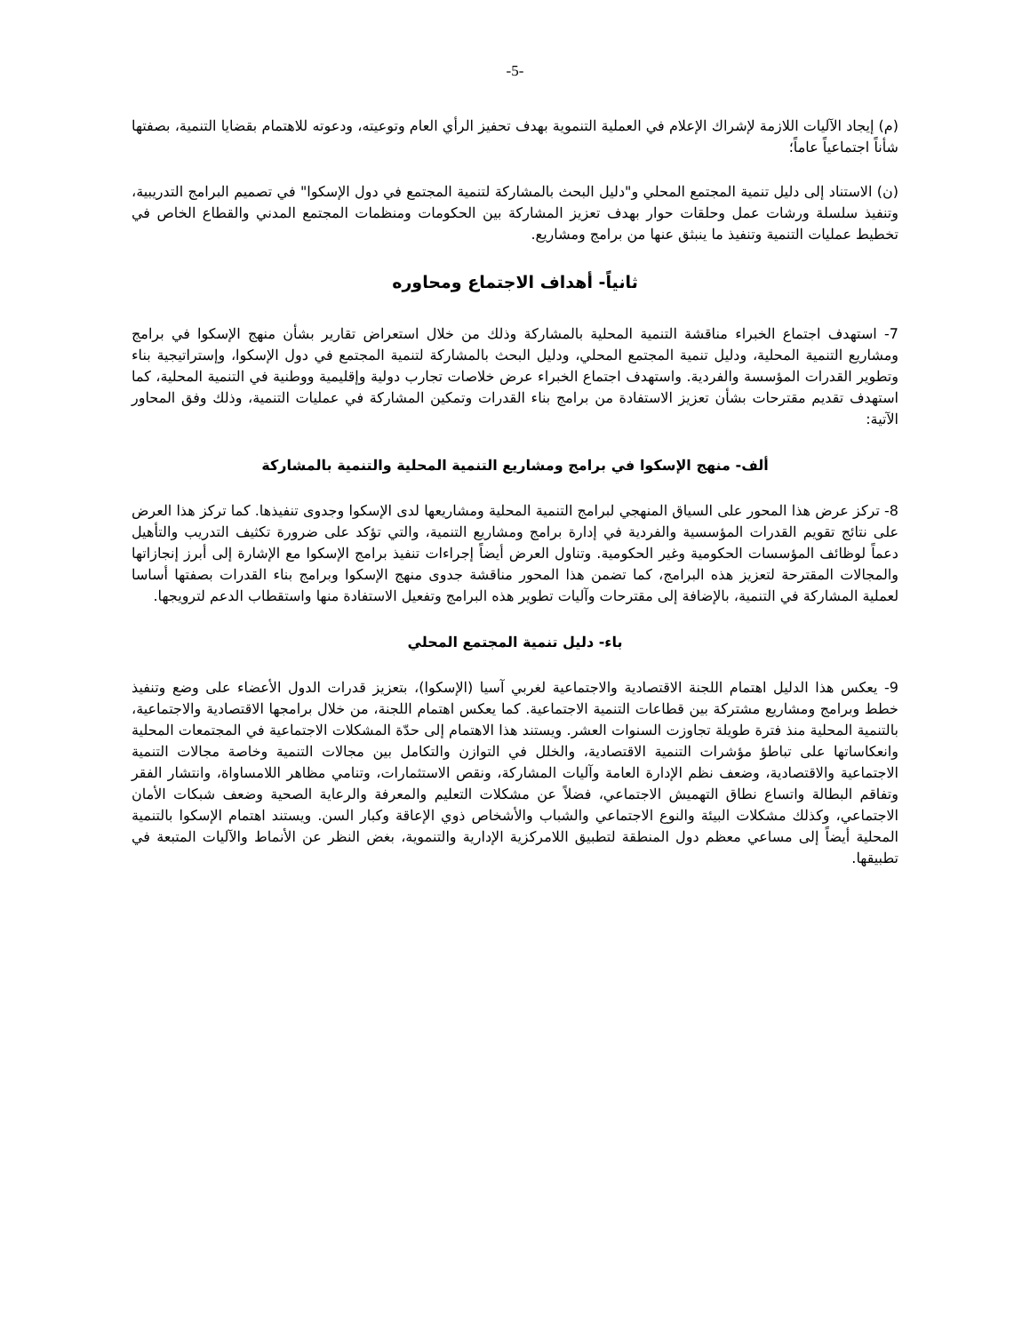-5-
(م) إيجاد الآليات اللازمة لإشراك الإعلام في العملية التنموية بهدف تحفيز الرأي العام وتوعيته، ودعوته للاهتمام بقضايا التنمية، بصفتها شأناً اجتماعياً عاماً؛
(ن) الاستناد إلى دليل تنمية المجتمع المحلي و"دليل البحث بالمشاركة لتنمية المجتمع في دول الإسكوا" في تصميم البرامج التدريبية، وتنفيذ سلسلة ورشات عمل وحلقات حوار بهدف تعزيز المشاركة بين الحكومات ومنظمات المجتمع المدني والقطاع الخاص في تخطيط عمليات التنمية وتنفيذ ما ينبثق عنها من برامج ومشاريع.
ثانياً- أهداف الاجتماع ومحاوره
7- استهدف اجتماع الخبراء مناقشة التنمية المحلية بالمشاركة وذلك من خلال استعراض تقارير بشأن منهج الإسكوا في برامج ومشاريع التنمية المحلية، ودليل تنمية المجتمع المحلي، ودليل البحث بالمشاركة لتنمية المجتمع في دول الإسكوا، وإستراتيجية بناء وتطوير القدرات المؤسسة والفردية. واستهدف اجتماع الخبراء عرض خلاصات تجارب دولية وإقليمية ووطنية في التنمية المحلية، كما استهدف تقديم مقترحات بشأن تعزيز الاستفادة من برامج بناء القدرات وتمكين المشاركة في عمليات التنمية، وذلك وفق المحاور الآتية:
ألف- منهج الإسكوا في برامج ومشاريع التنمية المحلية والتنمية بالمشاركة
8- تركز عرض هذا المحور على السياق المنهجي لبرامج التنمية المحلية ومشاريعها لدى الإسكوا وجدوى تنفيذها. كما تركز هذا العرض على نتائج تقويم القدرات المؤسسية والفردية في إدارة برامج ومشاريع التنمية، والتي تؤكد على ضرورة تكثيف التدريب والتأهيل دعماً لوظائف المؤسسات الحكومية وغير الحكومية. وتناول العرض أيضاً إجراءات تنفيذ برامج الإسكوا مع الإشارة إلى أبرز إنجازاتها والمجالات المقترحة لتعزيز هذه البرامج، كما تضمن هذا المحور مناقشة جدوى منهج الإسكوا وبرامج بناء القدرات بصفتها أساسا لعملية المشاركة في التنمية، بالإضافة إلى مقترحات وآليات تطوير هذه البرامج وتفعيل الاستفادة منها واستقطاب الدعم لترويجها.
باء- دليل تنمية المجتمع المحلي
9- يعكس هذا الدليل اهتمام اللجنة الاقتصادية والاجتماعية لغربي آسيا (الإسكوا)، بتعزيز قدرات الدول الأعضاء على وضع وتنفيذ خطط وبرامج ومشاريع مشتركة بين قطاعات التنمية الاجتماعية. كما يعكس اهتمام اللجنة، من خلال برامجها الاقتصادية والاجتماعية، بالتنمية المحلية منذ فترة طويلة تجاوزت السنوات العشر. ويستند هذا الاهتمام إلى حدّة المشكلات الاجتماعية في المجتمعات المحلية وانعكاساتها على تباطؤ مؤشرات التنمية الاقتصادية، والخلل في التوازن والتكامل بين مجالات التنمية وخاصة مجالات التنمية الاجتماعية والاقتصادية، وضعف نظم الإدارة العامة وآليات المشاركة، ونقص الاستثمارات، وتنامي مظاهر اللامساواة، وانتشار الفقر وتفاقم البطالة واتساع نطاق التهميش الاجتماعي، فضلاً عن مشكلات التعليم والمعرفة والرعاية الصحية وضعف شبكات الأمان الاجتماعي، وكذلك مشكلات البيئة والنوع الاجتماعي والشباب والأشخاص ذوي الإعاقة وكبار السن. ويستند اهتمام الإسكوا بالتنمية المحلية أيضاً إلى مساعي معظم دول المنطقة لتطبيق اللامركزية الإدارية والتنموية، بغض النظر عن الأنماط والآليات المتبعة في تطبيقها.